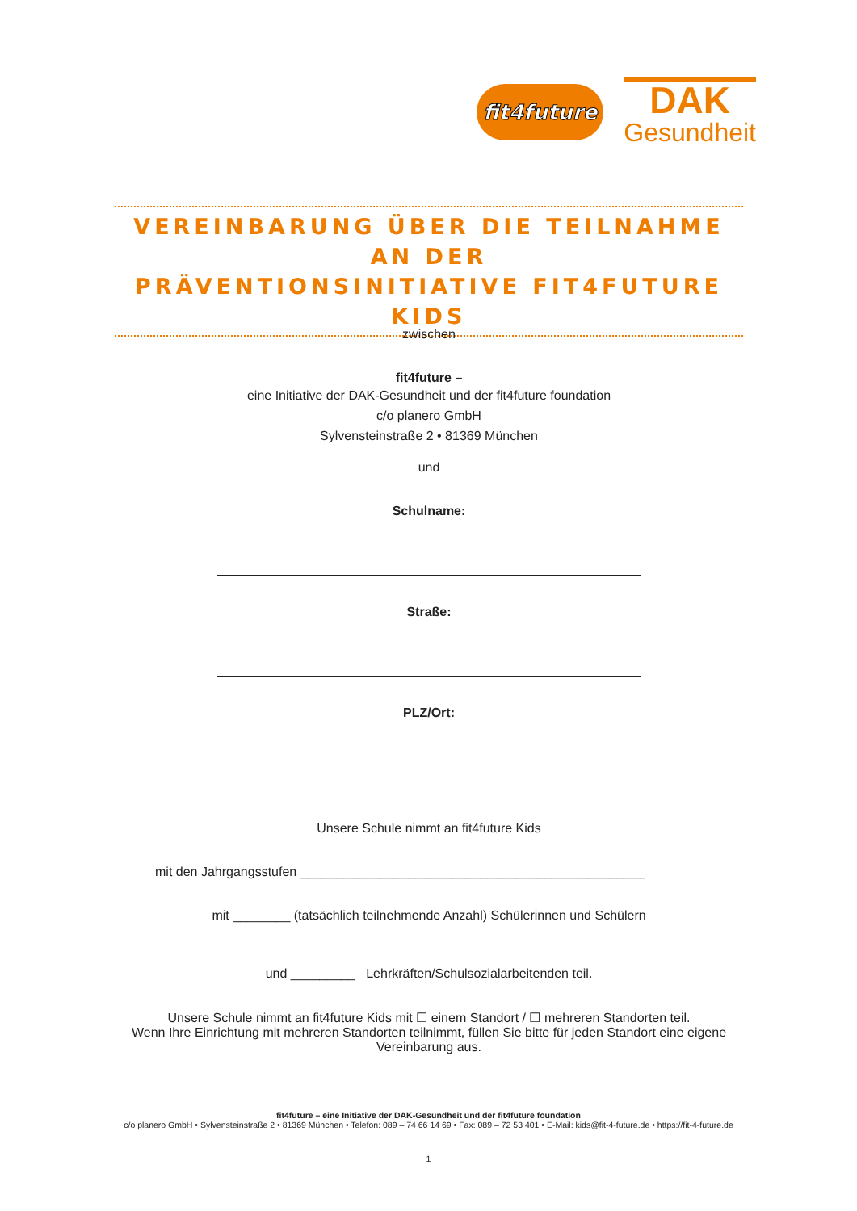fit4future
DAK
Gesundheit
VEREINBARUNG ÜBER DIE TEILNAHME AN DER
PRÄVENTIONSINITIATIVE FIT4FUTURE KIDS
zwischen
fit4future –
eine Initiative der DAK-Gesundheit und der fit4future foundation
c/o planero GmbH
Sylvensteinstraße 2 • 81369 München
und
Schulname:
Straße:
PLZ/Ort:
Unsere Schule nimmt an fit4future Kids
mit den Jahrgangsstufen ________________________________________________
mit ________ (tatsächlich teilnehmende Anzahl) Schülerinnen und Schülern
und _________ Lehrkräften/Schulsozialarbeitenden teil.
Unsere Schule nimmt an fit4future Kids mit ☐ einem Standort / ☐ mehreren Standorten teil.
Wenn Ihre Einrichtung mit mehreren Standorten teilnimmt, füllen Sie bitte für jeden Standort eine eigene Vereinbarung aus.
fit4future – eine Initiative der DAK-Gesundheit und der fit4future foundation
c/o planero GmbH • Sylvensteinstraße 2 • 81369 München • Telefon: 089 – 74 66 14 69 • Fax: 089 – 72 53 401 • E-Mail: kids@fit-4-future.de • https://fit-4-future.de
1